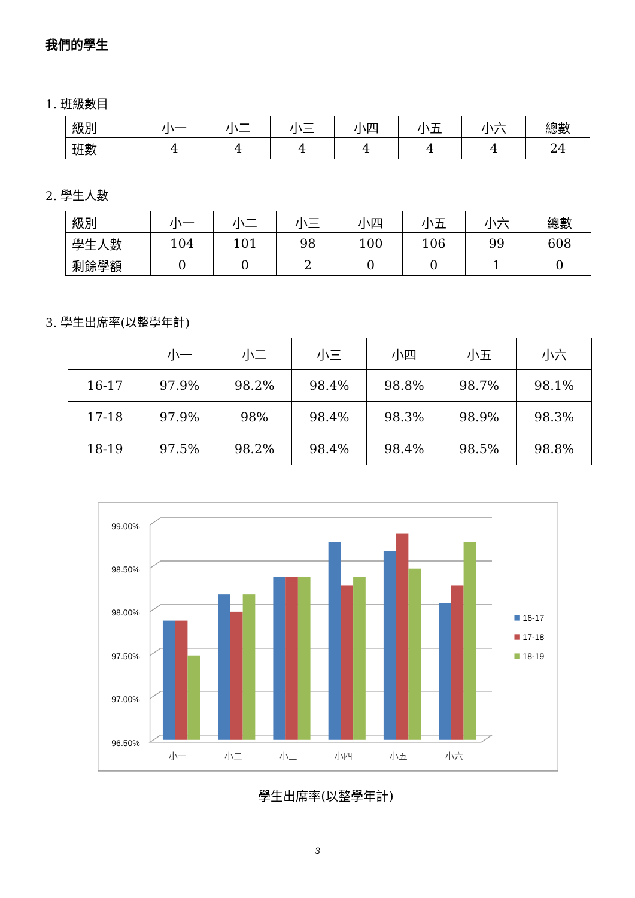我們的學生
1. 班級數目
| 級別 | 小一 | 小二 | 小三 | 小四 | 小五 | 小六 | 總數 |
| 班數 | 4 | 4 | 4 | 4 | 4 | 4 | 24 |
2. 學生人數
| 級別 | 小一 | 小二 | 小三 | 小四 | 小五 | 小六 | 總數 |
| 學生人數 | 104 | 101 | 98 | 100 | 106 | 99 | 608 |
| 剩餘學額 | 0 | 0 | 2 | 0 | 0 | 1 | 0 |
3. 學生出席率(以整學年計)
| | 小一 | 小二 | 小三 | 小四 | 小五 | 小六 |
| --- | --- | --- | --- | --- | --- | --- |
| 16-17 | 97.9% | 98.2% | 98.4% | 98.8% | 98.7% | 98.1% |
| 17-18 | 97.9% | 98% | 98.4% | 98.3% | 98.9% | 98.3% |
| 18-19 | 97.5% | 98.2% | 98.4% | 98.4% | 98.5% | 98.8% |
99.00%
98.50%
98.00%
97.50%
97.00%
96.50%
小一
小二
小三
小四
小五
小六
16-17
17-18
18-19
學生出席率(以整學年計)
3